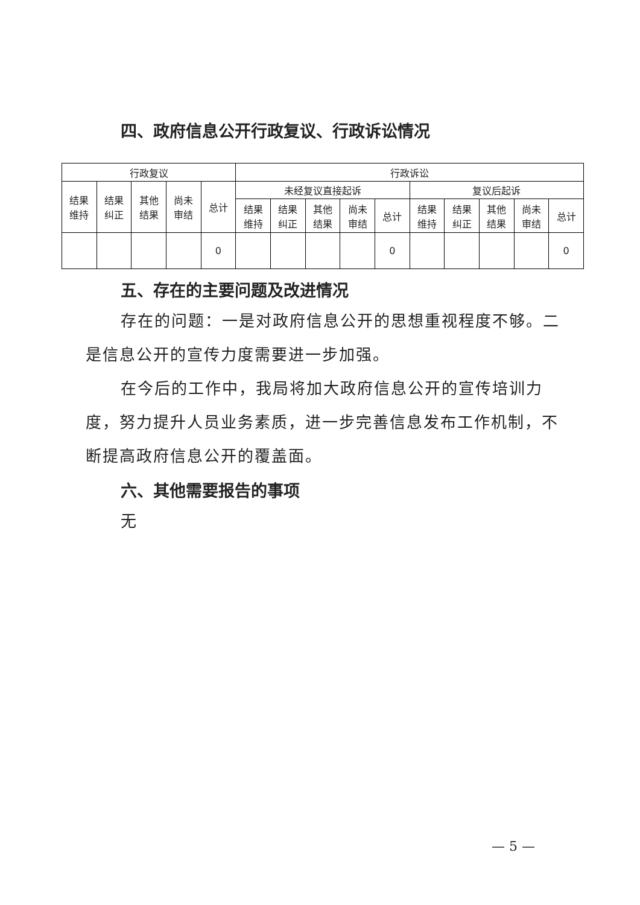四、政府信息公开行政复议、行政诉讼情况
| 行政复议 | | | | | 行政诉讼 | | | | | | | | | |
| --- | --- | --- | --- | --- | --- | --- | --- | --- | --- | --- | --- | --- | --- | --- |
| 结果 维持 | 结果 纠正 | 其他 结果 | 尚未 审结 | 总计 | 未经复议直接起诉 | | | | | 复议后起诉 | | | | |
| | | | | | 结果 维持 | 结果 纠正 | 其他 结果 | 尚未 审结 | 总计 | 结果 维持 | 结果 纠正 | 其他 结果 | 尚未 审结 | 总计 |
| | | | | 0 | | | | | 0 | | | | | 0 |
五、存在的主要问题及改进情况
存在的问题：一是对政府信息公开的思想重视程度不够。二是信息公开的宣传力度需要进一步加强。
在今后的工作中，我局将加大政府信息公开的宣传培训力度，努力提升人员业务素质，进一步完善信息发布工作机制，不断提高政府信息公开的覆盖面。
六、其他需要报告的事项
无
— 5 —